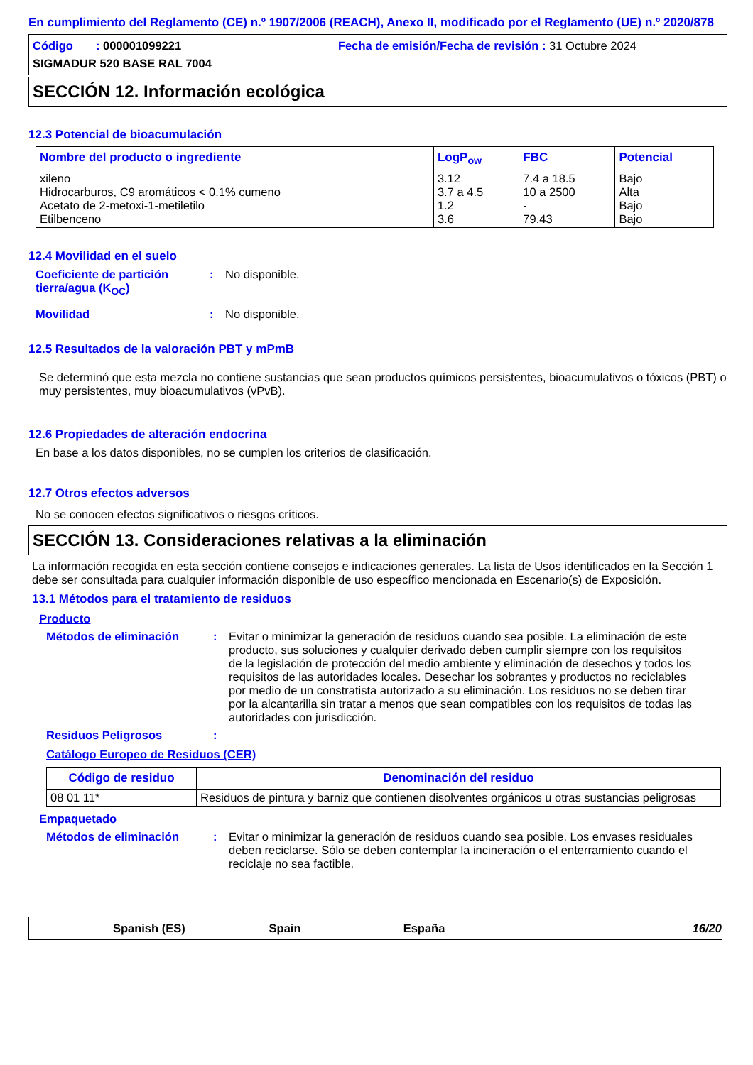En cumplimiento del Reglamento (CE) n.º 1907/2006 (REACH), Anexo II, modificado por el Reglamento (UE) n.º 2020/878
Código : 000001099221
Fecha de emisión/Fecha de revisión : 31 Octubre 2024
SIGMADUR 520 BASE RAL 7004
SECCIÓN 12. Información ecológica
12.3 Potencial de bioacumulación
| Nombre del producto o ingrediente | LogP<sub>ow</sub> | FBC | Potencial |
| --- | --- | --- | --- |
| xileno Hidrocarburos, C9 aromáticos < 0.1% cumeno Acetato de 2-metoxi-1-metiletilo Etilbenceno | 3.12 3.7 a 4.5 1.2 3.6 | 7.4 a 18.5 10 a 2500 - 79.43 | Bajo Alta Bajo Bajo |
12.4 Movilidad en el suelo
Coeficiente de partición tierra/agua (K<sub>OC</sub>)
: No disponible.
Movilidad : No disponible.
12.5 Resultados de la valoración PBT y mPmB
Se determinó que esta mezcla no contiene sustancias que sean productos químicos persistentes, bioacumulativos o tóxicos (PBT) o muy persistentes, muy bioacumulativos (vPvB).
12.6 Propiedades de alteración endocrina
En base a los datos disponibles, no se cumplen los criterios de clasificación.
12.7 Otros efectos adversos
No se conocen efectos significativos o riesgos críticos.
SECCIÓN 13. Consideraciones relativas a la eliminación
La información recogida en esta sección contiene consejos e indicaciones generales. La lista de Usos identificados en la Sección 1 debe ser consultada para cualquier información disponible de uso específico mencionada en Escenario(s) de Exposición.
13.1 Métodos para el tratamiento de residuos
Producto
Métodos de eliminación : Evitar o minimizar la generación de residuos cuando sea posible. La eliminación de este producto, sus soluciones y cualquier derivado deben cumplir siempre con los requisitos de la legislación de protección del medio ambiente y eliminación de desechos y todos los requisitos de las autoridades locales. Desechar los sobrantes y productos no reciclables por medio de un constratista autorizado a su eliminación. Los residuos no se deben tirar por la alcantarilla sin tratar a menos que sean compatibles con los requisitos de todas las autoridades con jurisdicción.
Residuos Peligrosos :
Catálogo Europeo de Residuos (CER)
| Código de residuo | Denominación del residuo |
| --- | --- |
| 08 01 11* | Residuos de pintura y barniz que contienen disolventes orgánicos u otras sustancias peligrosas |
Empaquetado
Métodos de eliminación : Evitar o minimizar la generación de residuos cuando sea posible. Los envases residuales deben reciclarse. Sólo se deben contemplar la incineración o el enterramiento cuando el reciclaje no sea factible.
Spanish (ES) Spain España 16/20